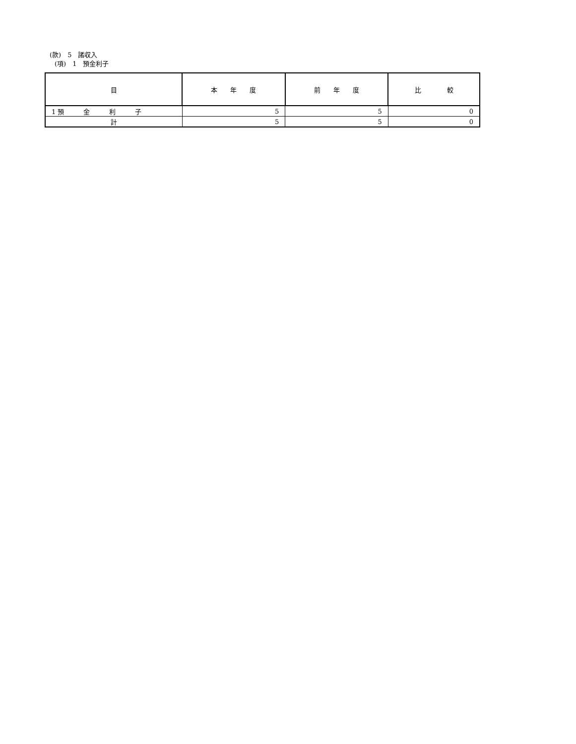(款)　5　諸収入
(項)　1　預金利子
| 目 | 本 年 度 | 前 年 度 | 比 較 |
| --- | --- | --- | --- |
| 1 預 金 利 子 | 5 | 5 | 0 |
| 計 | 5 | 5 | 0 |